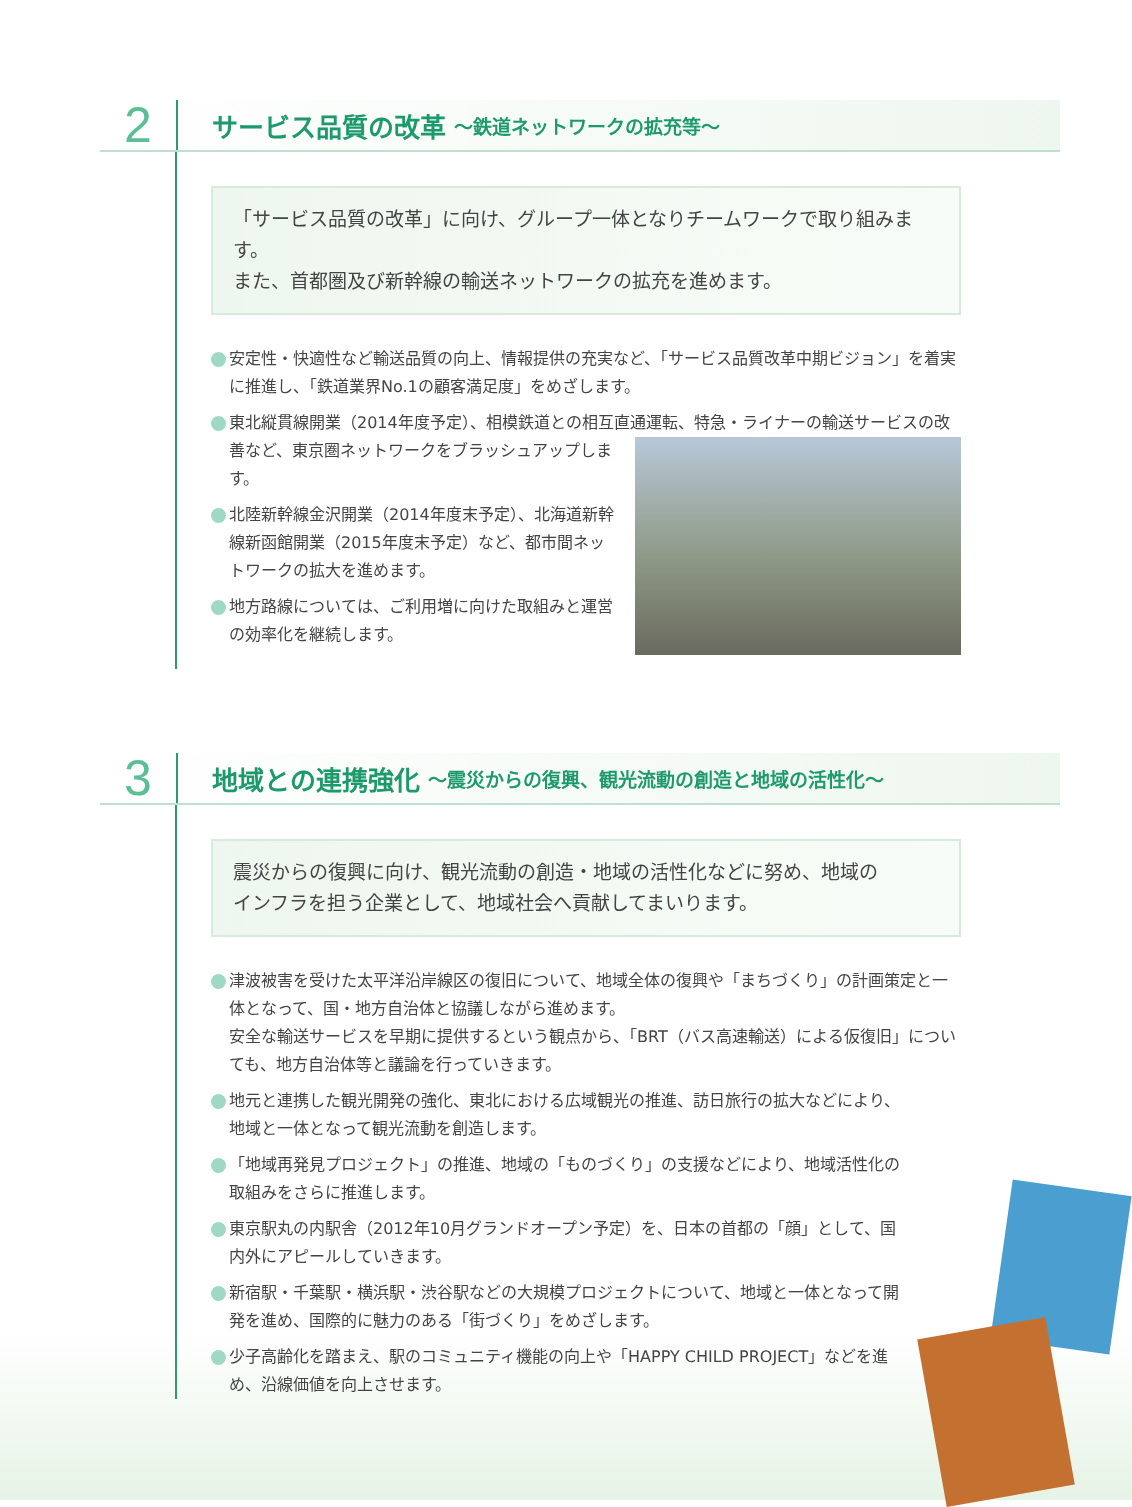2
サービス品質の改革 ～鉄道ネットワークの拡充等～
「サービス品質の改革」に向け、グループ一体となりチームワークで取り組みます。
また、首都圏及び新幹線の輸送ネットワークの拡充を進めます。
安定性・快適性など輸送品質の向上、情報提供の充実など、「サービス品質改革中期ビジョン」を着実に推進し、「鉄道業界No.1の顧客満足度」をめざします。
東北縦貫線開業（2014年度予定）、相模鉄道との相互直通運転、特急・ライナーの輸送サービスの改善など、東京圏ネットワークをブラッシュアップ
します。
北陸新幹線金沢開業（2014年度末予定）、北海道新幹線新函館開業（2015年度末予定）など、都市間ネットワークの拡大を進めます。
地方路線については、ご利用増に向けた取組みと運営の効率化を継続します。
3
地域との連携強化 ～震災からの復興、観光流動の創造と地域の活性化～
震災からの復興に向け、観光流動の創造・地域の活性化などに努め、地域の
インフラを担う企業として、地域社会へ貢献してまいります。
津波被害を受けた太平洋沿岸線区の復旧について、地域全体の復興や「まちづくり」の計画策定と一体となって、国・地方自治体と協議しながら進めます。
安全な輸送サービスを早期に提供するという観点から、「BRT（バス高速輸送）による仮復旧」についても、地方自治体等と議論を行っていきます。
地元と連携した観光開発の強化、東北における広域観光の推進、訪日旅行の拡大などにより、地域と一体となって観光流動を創造します。
「地域再発見プロジェクト」の推進、地域の「ものづくり」の支援などにより、地域活性化の取組みをさらに推進します。
東京駅丸の内駅舎（2012年10月グランドオープン予定）を、日本の首都の「顔」として、国内外にアピールしていきます。
新宿駅・千葉駅・横浜駅・渋谷駅などの大規模プロジェクトについて、地域と一体となって開発を進め、国際的に魅力のある「街づくり」をめざします。
少子高齢化を踏まえ、駅のコミュニティ機能の向上や「HAPPY CHILD PROJECT」などを進め、沿線価値を向上させます。